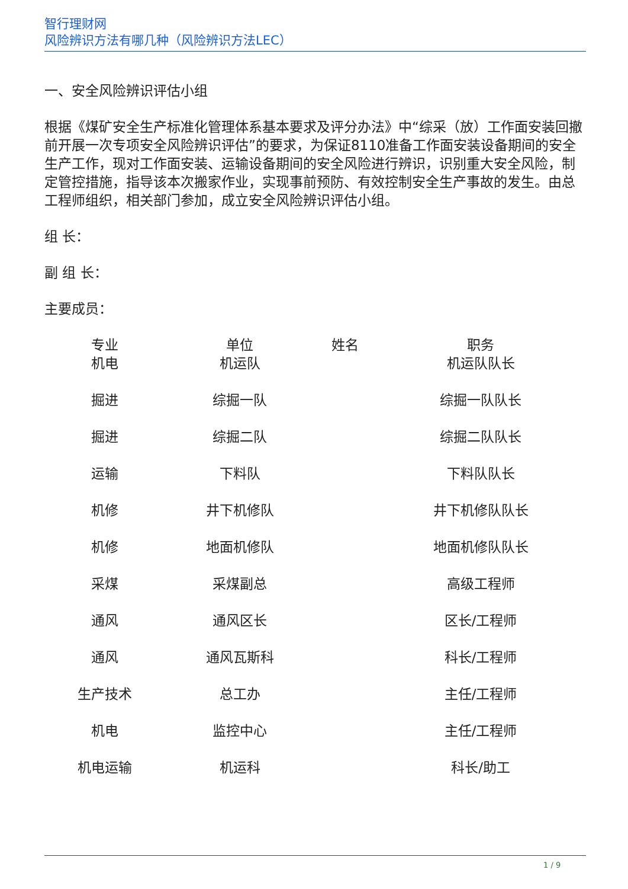智行理财网
风险辨识方法有哪几种（风险辨识方法LEC）
一、安全风险辨识评估小组
根据《煤矿安全生产标准化管理体系基本要求及评分办法》中“综采（放）工作面安装回撤前开展一次专项安全风险辨识评估”的要求，为保证8110准备工作面安装设备期间的安全生产工作，现对工作面安装、运输设备期间的安全风险进行辨识，识别重大安全风险，制定管控措施，指导该本次搬家作业，实现事前预防、有效控制安全生产事故的发生。由总工程师组织，相关部门参加，成立安全风险辨识评估小组。
组 长：
副 组 长：
主要成员：
| 专业 | 单位 | 姓名 | 职务 |
| --- | --- | --- | --- |
| 机电 | 机运队 | | 机运队队长 |
| 掘进 | 综掘一队 | | 综掘一队队长 |
| 掘进 | 综掘二队 | | 综掘二队队长 |
| 运输 | 下料队 | | 下料队队长 |
| 机修 | 井下机修队 | | 井下机修队队长 |
| 机修 | 地面机修队 | | 地面机修队队长 |
| 采煤 | 采煤副总 | | 高级工程师 |
| 通风 | 通风区长 | | 区长/工程师 |
| 通风 | 通风瓦斯科 | | 科长/工程师 |
| 生产技术 | 总工办 | | 主任/工程师 |
| 机电 | 监控中心 | | 主任/工程师 |
| 机电运输 | 机运科 | | 科长/助工 |
1 / 9